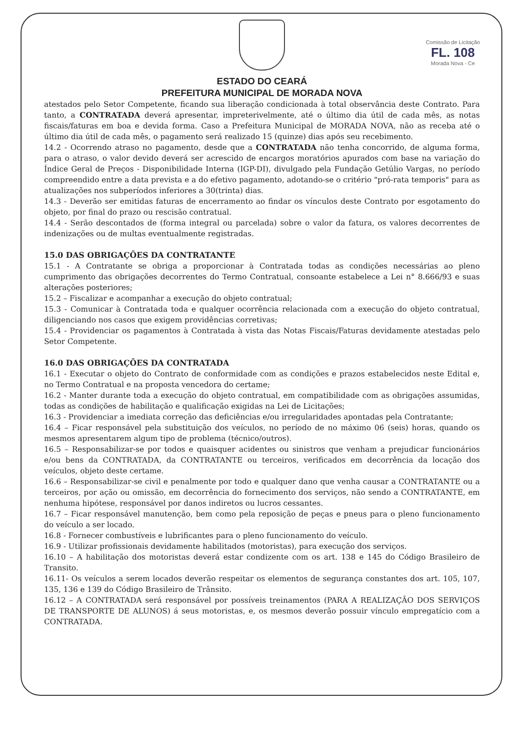ESTADO DO CEARÁ
PREFEITURA MUNICIPAL DE MORADA NOVA
Comissão de Licitação
FL. 108
Morada Nova - Ce
atestados pelo Setor Competente, ficando sua liberação condicionada à total observância deste Contrato. Para tanto, a CONTRATADA deverá apresentar, impreterivelmente, até o último dia útil de cada mês, as notas fiscais/faturas em boa e devida forma. Caso a Prefeitura Municipal de MORADA NOVA, não as receba até o último dia útil de cada mês, o pagamento será realizado 15 (quinze) dias após seu recebimento.
14.2 - Ocorrendo atraso no pagamento, desde que a CONTRATADA não tenha concorrido, de alguma forma, para o atraso, o valor devido deverá ser acrescido de encargos moratórios apurados com base na variação do Índice Geral de Preços - Disponibilidade Interna (IGP-DI), divulgado pela Fundação Getúlio Vargas, no período compreendido entre a data prevista e a do efetivo pagamento, adotando-se o critério "pró-rata temporis" para as atualizações nos subperíodos inferiores a 30(trinta) dias.
14.3 - Deverão ser emitidas faturas de encerramento ao findar os vínculos deste Contrato por esgotamento do objeto, por final do prazo ou rescisão contratual.
14.4 - Serão descontados de (forma integral ou parcelada) sobre o valor da fatura, os valores decorrentes de indenizações ou de multas eventualmente registradas.
15.0 DAS OBRIGAÇÕES DA CONTRATANTE
15.1 - A Contratante se obriga a proporcionar à Contratada todas as condições necessárias ao pleno cumprimento das obrigações decorrentes do Termo Contratual, consoante estabelece a Lei n° 8.666/93 e suas alterações posteriores;
15.2 – Fiscalizar e acompanhar a execução do objeto contratual;
15.3 - Comunicar à Contratada toda e qualquer ocorrência relacionada com a execução do objeto contratual, diligenciando nos casos que exigem providências corretivas;
15.4 - Providenciar os pagamentos à Contratada à vista das Notas Fiscais/Faturas devidamente atestadas pelo Setor Competente.
16.0 DAS OBRIGAÇÕES DA CONTRATADA
16.1 - Executar o objeto do Contrato de conformidade com as condições e prazos estabelecidos neste Edital e, no Termo Contratual e na proposta vencedora do certame;
16.2 - Manter durante toda a execução do objeto contratual, em compatibilidade com as obrigações assumidas, todas as condições de habilitação e qualificação exigidas na Lei de Licitações;
16.3 - Providenciar a imediata correção das deficiências e/ou irregularidades apontadas pela Contratante;
16.4 – Ficar responsável pela substituição dos veículos, no período de no máximo 06 (seis) horas, quando os mesmos apresentarem algum tipo de problema (técnico/outros).
16.5 – Responsabilizar-se por todos e quaisquer acidentes ou sinistros que venham a prejudicar funcionários e/ou bens da CONTRATADA, da CONTRATANTE ou terceiros, verificados em decorrência da locação dos veículos, objeto deste certame.
16.6 – Responsabilizar-se civil e penalmente por todo e qualquer dano que venha causar a CONTRATANTE ou a terceiros, por ação ou omissão, em decorrência do fornecimento dos serviços, não sendo a CONTRATANTE, em nenhuma hipótese, responsável por danos indiretos ou lucros cessantes.
16.7 – Ficar responsável manutenção, bem como pela reposição de peças e pneus para o pleno funcionamento do veículo a ser locado.
16.8 - Fornecer combustíveis e lubrificantes para o pleno funcionamento do veículo.
16.9 - Utilizar profissionais devidamente habilitados (motoristas), para execução dos serviços.
16.10 – A habilitação dos motoristas deverá estar condizente com os art. 138 e 145 do Código Brasileiro de Transito.
16.11- Os veículos a serem locados deverão respeitar os elementos de segurança constantes dos art. 105, 107, 135, 136 e 139 do Código Brasileiro de Trânsito.
16.12 – A CONTRATADA será responsável por possíveis treinamentos (PARA A REALIZAÇÃO DOS SERVIÇOS DE TRANSPORTE DE ALUNOS) á seus motoristas, e, os mesmos deverão possuir vínculo empregatício com a CONTRATADA.